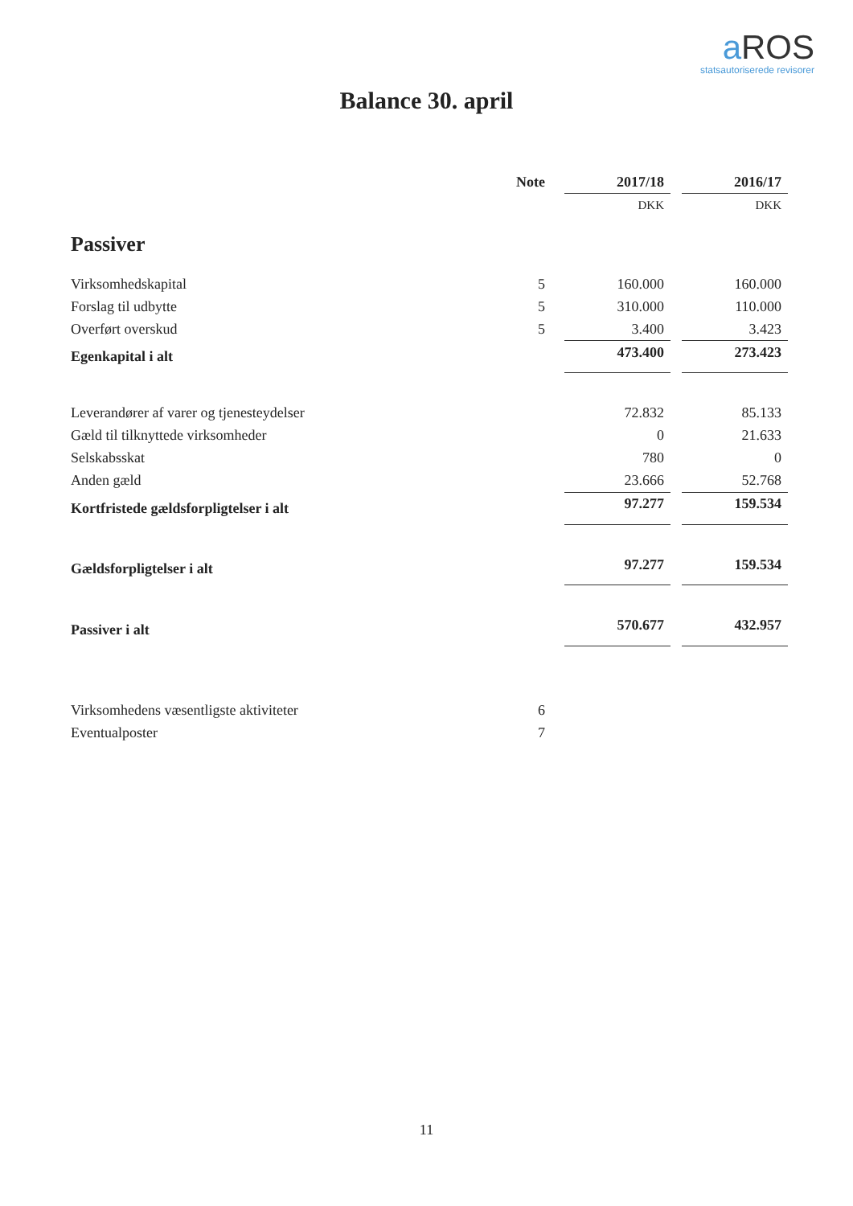a ROS
statsautoriserede revisorer
Balance 30. april
| | Note | | 2017/18 | | 2016/17 |
| --- | --- | --- | --- | --- | --- |
| | | | DKK | | DKK |
| Passiver | | | | | |
| Virksomhedskapital | 5 | | 160.000 | | 160.000 |
| Forslag til udbytte | 5 | | 310.000 | | 110.000 |
| Overført overskud | 5 | | 3.400 | | 3.423 |
| Egenkapital i alt | | | 473.400 | | 273.423 |
| Leverandører af varer og tjenesteydelser | | | 72.832 | | 85.133 |
| Gæld til tilknyttede virksomheder | | | 0 | | 21.633 |
| Selskabsskat | | | 780 | | 0 |
| Anden gæld | | | 23.666 | | 52.768 |
| Kortfristede gældsforpligtelser i alt | | | 97.277 | | 159.534 |
| Gældsforpligtelser i alt | | | 97.277 | | 159.534 |
| Passiver i alt | | | 570.677 | | 432.957 |
| Virksomhedens væsentligste aktiviteter | 6 | | | | |
| Eventualposter | 7 | | | | |
11